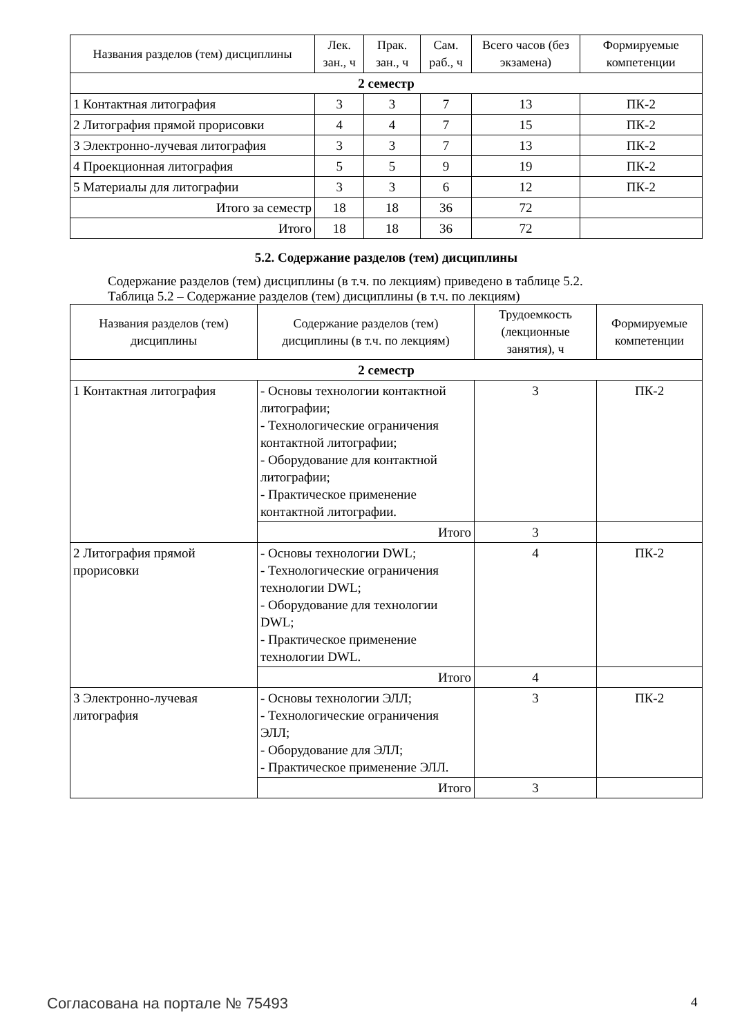| Названия разделов (тем) дисциплины | Лек. зан., ч | Прак. зан., ч | Сам. раб., ч | Всего часов (без экзамена) | Формируемые компетенции |
| --- | --- | --- | --- | --- | --- |
| 2 семестр | | | | | |
| 1 Контактная литография | 3 | 3 | 7 | 13 | ПК-2 |
| 2 Литография прямой прорисовки | 4 | 4 | 7 | 15 | ПК-2 |
| 3 Электронно-лучевая литография | 3 | 3 | 7 | 13 | ПК-2 |
| 4 Проекционная литография | 5 | 5 | 9 | 19 | ПК-2 |
| 5 Материалы для литографии | 3 | 3 | 6 | 12 | ПК-2 |
| Итого за семестр | 18 | 18 | 36 | 72 | |
| Итого | 18 | 18 | 36 | 72 | |
5.2. Содержание разделов (тем) дисциплины
Содержание разделов (тем) дисциплины (в т.ч. по лекциям) приведено в таблице 5.2.
Таблица 5.2 – Содержание разделов (тем) дисциплины (в т.ч. по лекциям)
| Названия разделов (тем) дисциплины | Содержание разделов (тем) дисциплины (в т.ч. по лекциям) | Трудоемкость (лекционные занятия), ч | Формируемые компетенции |
| --- | --- | --- | --- |
| 2 семестр | | | |
| 1 Контактная литография | - Основы технологии контактной литографии; - Технологические ограничения контактной литографии; - Оборудование для контактной литографии; - Практическое применение контактной литографии. | 3 | ПК-2 |
| | Итого | 3 | |
| 2 Литография прямой прорисовки | - Основы технологии DWL; - Технологические ограничения технологии DWL; - Оборудование для технологии DWL; - Практическое применение технологии DWL. | 4 | ПК-2 |
| | Итого | 4 | |
| 3 Электронно-лучевая литография | - Основы технологии ЭЛЛ; - Технологические ограничения ЭЛЛ; - Оборудование для ЭЛЛ; - Практическое применение ЭЛЛ. | 3 | ПК-2 |
| | Итого | 3 | |
Согласована на портале № 75493 4